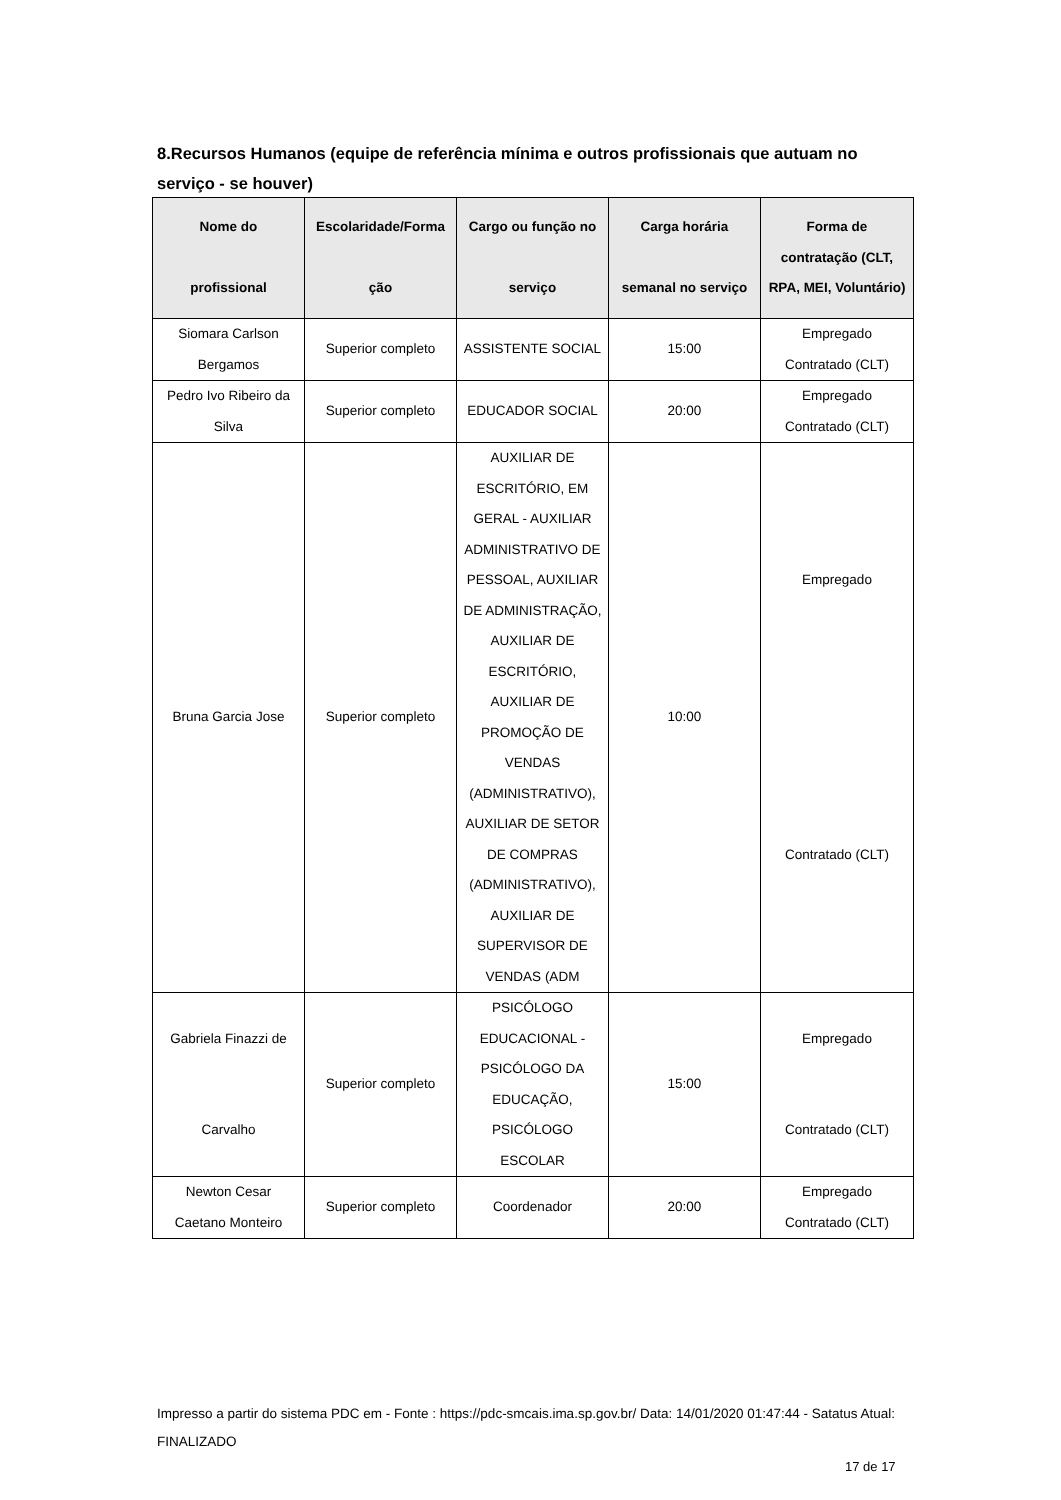8.Recursos Humanos (equipe de referência mínima e outros profissionais que autuam no serviço - se houver)
| Nome do profissional | Escolaridade/Forma ção | Cargo ou função no serviço | Carga horária semanal no serviço | Forma de contratação (CLT, RPA, MEI, Voluntário) |
| --- | --- | --- | --- | --- |
| Siomara Carlson Bergamos | Superior completo | ASSISTENTE SOCIAL | 15:00 | Empregado Contratado (CLT) |
| Pedro Ivo Ribeiro da Silva | Superior completo | EDUCADOR SOCIAL | 20:00 | Empregado Contratado (CLT) |
| Bruna Garcia Jose | Superior completo | AUXILIAR DE ESCRITÓRIO, EM GERAL - AUXILIAR ADMINISTRATIVO DE PESSOAL, AUXILIAR DE ADMINISTRAÇÃO, AUXILIAR DE ESCRITÓRIO, AUXILIAR DE PROMOÇÃO DE VENDAS (ADMINISTRATIVO), AUXILIAR DE SETOR DE COMPRAS (ADMINISTRATIVO), AUXILIAR DE SUPERVISOR DE VENDAS (ADM | 10:00 | Empregado Contratado (CLT) |
| Gabriela Finazzi de Carvalho | Superior completo | PSICÓLOGO EDUCACIONAL - PSICÓLOGO DA EDUCAÇÃO, PSICÓLOGO ESCOLAR | 15:00 | Empregado Contratado (CLT) |
| Newton Cesar Caetano Monteiro | Superior completo | Coordenador | 20:00 | Empregado Contratado (CLT) |
Impresso a partir do sistema PDC em - Fonte : https://pdc-smcais.ima.sp.gov.br/ Data: 14/01/2020 01:47:44 - Satatus Atual: FINALIZADO
17 de 17